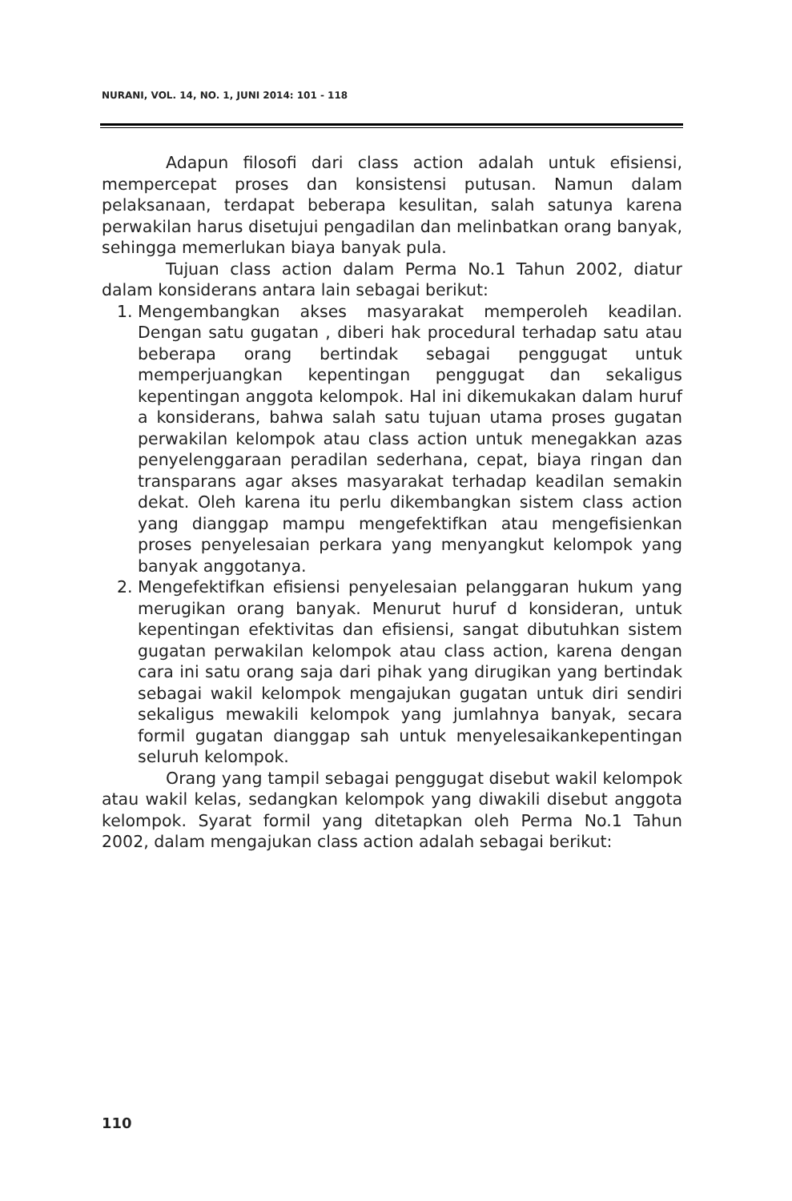NURANI, VOL. 14, NO. 1, JUNI 2014: 101 - 118
Adapun filosofi dari class action adalah untuk efisiensi, mempercepat proses dan konsistensi putusan. Namun dalam pelaksanaan, terdapat beberapa kesulitan, salah satunya karena perwakilan harus disetujui pengadilan dan melinbatkan orang banyak, sehingga memerlukan biaya banyak pula.
Tujuan class action dalam Perma No.1 Tahun 2002, diatur dalam konsiderans antara lain sebagai berikut:
1. Mengembangkan akses masyarakat memperoleh keadilan. Dengan satu gugatan , diberi hak procedural terhadap satu atau beberapa orang bertindak sebagai penggugat untuk memperjuangkan kepentingan penggugat dan sekaligus kepentingan anggota kelompok. Hal ini dikemukakan dalam huruf a konsiderans, bahwa salah satu tujuan utama proses gugatan perwakilan kelompok atau class action untuk menegakkan azas penyelenggaraan peradilan sederhana, cepat, biaya ringan dan transparans agar akses masyarakat terhadap keadilan semakin dekat. Oleh karena itu perlu dikembangkan sistem class action yang dianggap mampu mengefektifkan atau mengefisienkan proses penyelesaian perkara yang menyangkut kelompok yang banyak anggotanya.
2. Mengefektifkan efisiensi penyelesaian pelanggaran hukum yang merugikan orang banyak. Menurut huruf d konsideran, untuk kepentingan efektivitas dan efisiensi, sangat dibutuhkan sistem gugatan perwakilan kelompok atau class action, karena dengan cara ini satu orang saja dari pihak yang dirugikan yang bertindak sebagai wakil kelompok mengajukan gugatan untuk diri sendiri sekaligus mewakili kelompok yang jumlahnya banyak, secara formil gugatan dianggap sah untuk menyelesaikankepentingan seluruh kelompok.
Orang yang tampil sebagai penggugat disebut wakil kelompok atau wakil kelas, sedangkan kelompok yang diwakili disebut anggota kelompok. Syarat formil yang ditetapkan oleh Perma No.1 Tahun 2002, dalam mengajukan class action adalah sebagai berikut:
110